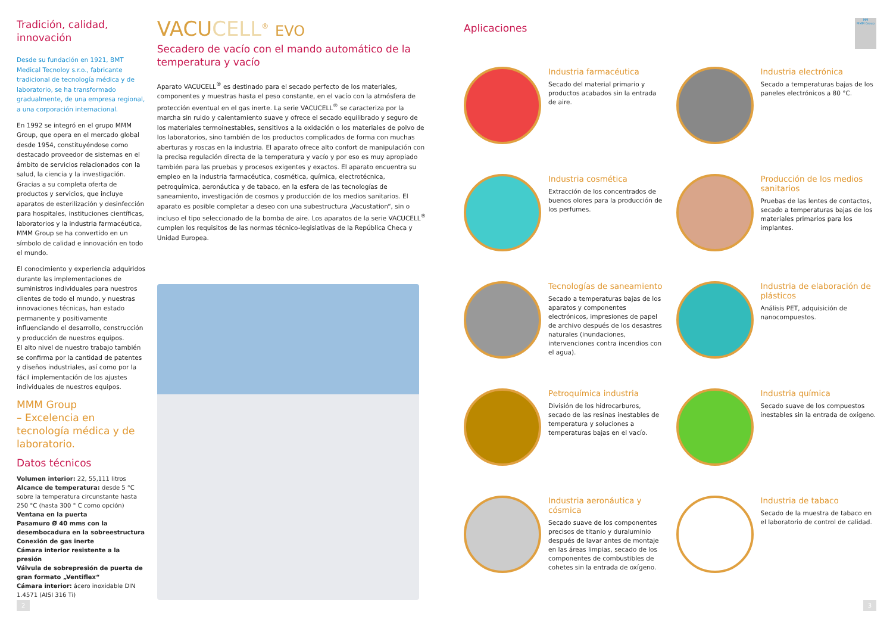Tradición, calidad,
innovación
Desde su fundación en 1921, BMT Medical Tecnoloy s.r.o., fabricante tradicional de tecnología médica y de laboratorio, se ha transformado gradualmente, de una empresa regional, a una corporación internacional.
En 1992 se integró en el grupo MMM Group, que opera en el mercado global desde 1954, constituyéndose como destacado proveedor de sistemas en el ámbito de servicios relacionados con la salud, la ciencia y la investigación. Gracias a su completa oferta de productos y servicios, que incluye aparatos de esterilización y desinfección para hospitales, instituciones científicas, laboratorios y la industria farmacéutica, MMM Group se ha convertido en un símbolo de calidad e innovación en todo el mundo.
El conocimiento y experiencia adquiridos durante las implementaciones de suministros individuales para nuestros clientes de todo el mundo, y nuestras innovaciones técnicas, han estado permanente y positivamente influenciando el desarrollo, construcción y producción de nuestros equipos.
El alto nivel de nuestro trabajo también se confirma por la cantidad de patentes y diseños industriales, así como por la fácil implementación de los ajustes individuales de nuestros equipos.
MMM Group
– Excelencia en tecnología médica y de laboratorio.
Datos técnicos
Volumen interior: 22, 55,111 litros
Alcance de temperatura: desde 5 °C sobre la temperatura circunstante hasta 250 °C (hasta 300 ° C como opción)
Ventana en la puerta
Pasamuro Ø 40 mms con la desembocadura en la sobreestructura
Conexión de gas inerte
Cámara interior resistente a la presión
Válvula de sobrepresión de puerta de gran formato „Ventiflex“
Cámara interior: ácero inoxidable DIN 1.4571 (AISI 316 Ti)
VACUCELL<sup>®</sup> EVO
Secadero de vacío con el mando automático de la temperatura y vacío
Aparato VACUCELL<sup>®</sup> es destinado para el secado perfecto de los materiales, componentes y muestras hasta el peso constante, en el vacío con la atmósfera de protección eventual en el gas inerte. La serie VACUCELL<sup>®</sup> se caracteriza por la marcha sin ruido y calentamiento suave y ofrece el secado equilibrado y seguro de los materiales termoinestables, sensitivos a la oxidación o los materiales de polvo de los laboratorios, sino también de los productos complicados de forma con muchas aberturas y roscas en la industria. El aparato ofrece alto confort de manipulación con la precisa regulación directa de la temperatura y vacío y por eso es muy apropiado también para las pruebas y procesos exigentes y exactos. El aparato encuentra su empleo en la industria farmacéutica, cosmética, química, electrotécnica, petroquímica, aeronáutica y de tabaco, en la esfera de las tecnologías de saneamiento, investigación de cosmos y producción de los medios sanitarios. El aparato es posible completar a deseo con una subestructura „Vacustation“, sin o incluso el tipo seleccionado de la bomba de aire. Los aparatos de la serie VACUCELL<sup>®</sup> cumplen los requisitos de las normas técnico-legislativas de la República Checa y Unidad Europea.
Aplicaciones
MM
MMM Group
Industria farmacéutica
Secado del material primario y productos acabados sin la entrada de aire.
Industria electrónica
Secado a temperaturas bajas de los paneles electrónicos a 80 °C.
Industria cosmética
Extracción de los concentrados de buenos olores para la producción de los perfumes.
Producción de los medios sanitarios
Pruebas de las lentes de contactos, secado a temperaturas bajas de los materiales primarios para los implantes.
Tecnologías de saneamiento
Secado a temperaturas bajas de los aparatos y componentes electrónicos, impresiones de papel de archivo después de los desastres naturales (inundaciones, intervenciones contra incendios con el agua).
Industria de elaboración de plásticos
Análisis PET, adquisición de nanocompuestos.
Petroquímica industria
División de los hidrocarburos, secado de las resinas inestables de temperatura y soluciones a temperaturas bajas en el vacío.
Industria química
Secado suave de los compuestos inestables sin la entrada de oxígeno.
Industria aeronáutica y cósmica
Secado suave de los componentes precisos de titanio y duraluminio después de lavar antes de montaje en las áreas limpias, secado de los componentes de combustibles de cohetes sin la entrada de oxígeno.
Industria de tabaco
Secado de la muestra de tabaco en el laboratorio de control de calidad.
2 3